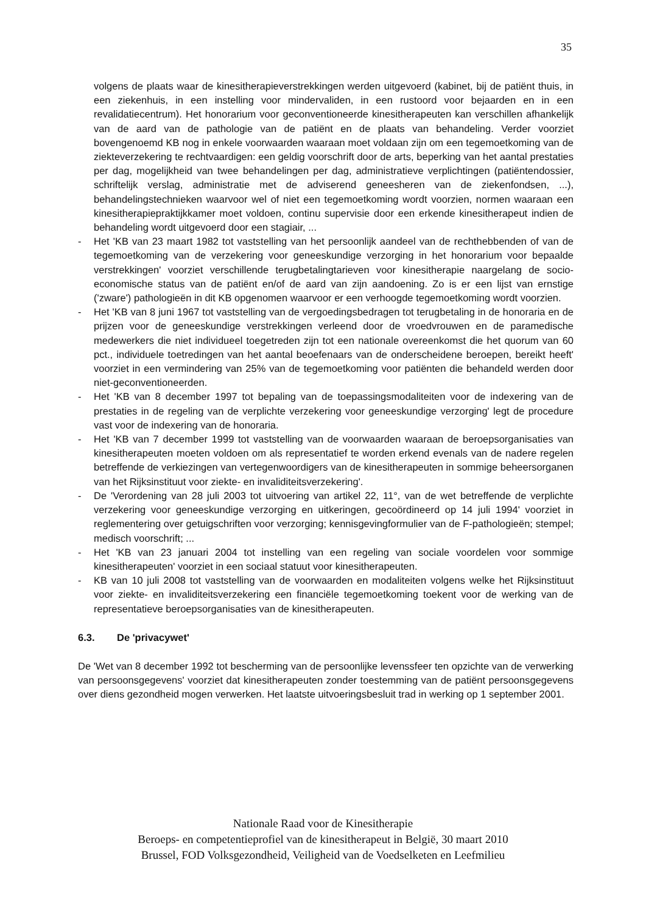35
volgens de plaats waar de kinesitherapieverstrekkingen werden uitgevoerd (kabinet, bij de patiënt thuis, in een ziekenhuis, in een instelling voor mindervaliden, in een rustoord voor bejaarden en in een revalidatiecentrum). Het honorarium voor geconventioneerde kinesitherapeuten kan verschillen afhankelijk van de aard van de pathologie van de patiënt en de plaats van behandeling. Verder voorziet bovengenoemd KB nog in enkele voorwaarden waaraan moet voldaan zijn om een tegemoetkoming van de ziekteverzekering te rechtvaardigen: een geldig voorschrift door de arts, beperking van het aantal prestaties per dag, mogelijkheid van twee behandelingen per dag, administratieve verplichtingen (patiëntendossier, schriftelijk verslag, administratie met de adviserend geneesheren van de ziekenfondsen, ...), behandelingstechnieken waarvoor wel of niet een tegemoetkoming wordt voorzien, normen waaraan een kinesitherapiepraktijkkamer moet voldoen, continu supervisie door een erkende kinesitherapeut indien de behandeling wordt uitgevoerd door een stagiair, ...
- Het 'KB van 23 maart 1982 tot vaststelling van het persoonlijk aandeel van de rechthebbenden of van de tegemoetkoming van de verzekering voor geneeskundige verzorging in het honorarium voor bepaalde verstrekkingen' voorziet verschillende terugbetalingtarieven voor kinesitherapie naargelang de socio-economische status van de patiënt en/of de aard van zijn aandoening. Zo is er een lijst van ernstige ('zware') pathologieën in dit KB opgenomen waarvoor er een verhoogde tegemoetkoming wordt voorzien.
- Het 'KB van 8 juni 1967 tot vaststelling van de vergoedingsbedragen tot terugbetaling in de honoraria en de prijzen voor de geneeskundige verstrekkingen verleend door de vroedvrouwen en de paramedische medewerkers die niet individueel toegetreden zijn tot een nationale overeenkomst die het quorum van 60 pct., individuele toetredingen van het aantal beoefenaars van de onderscheidene beroepen, bereikt heeft' voorziet in een vermindering van 25% van de tegemoetkoming voor patiënten die behandeld werden door niet-geconventioneerden.
- Het 'KB van 8 december 1997 tot bepaling van de toepassingsmodaliteiten voor de indexering van de prestaties in de regeling van de verplichte verzekering voor geneeskundige verzorging' legt de procedure vast voor de indexering van de honoraria.
- Het 'KB van 7 december 1999 tot vaststelling van de voorwaarden waaraan de beroepsorganisaties van kinesitherapeuten moeten voldoen om als representatief te worden erkend evenals van de nadere regelen betreffende de verkiezingen van vertegenwoordigers van de kinesitherapeuten in sommige beheersorganen van het Rijksinstituut voor ziekte- en invaliditeitsverzekering'.
- De 'Verordening van 28 juli 2003 tot uitvoering van artikel 22, 11°, van de wet betreffende de verplichte verzekering voor geneeskundige verzorging en uitkeringen, gecoördineerd op 14 juli 1994' voorziet in reglementering over getuigschriften voor verzorging; kennisgevingformulier van de F-pathologieën; stempel; medisch voorschrift; ...
- Het 'KB van 23 januari 2004 tot instelling van een regeling van sociale voordelen voor sommige kinesitherapeuten' voorziet in een sociaal statuut voor kinesitherapeuten.
- KB van 10 juli 2008 tot vaststelling van de voorwaarden en modaliteiten volgens welke het Rijksinstituut voor ziekte- en invaliditeitsverzekering een financiële tegemoetkoming toekent voor de werking van de representatieve beroepsorganisaties van de kinesitherapeuten.
6.3. De 'privacywet'
De 'Wet van 8 december 1992 tot bescherming van de persoonlijke levenssfeer ten opzichte van de verwerking van persoonsgegevens' voorziet dat kinesitherapeuten zonder toestemming van de patiënt persoonsgegevens over diens gezondheid mogen verwerken. Het laatste uitvoeringsbesluit trad in werking op 1 september 2001.
Nationale Raad voor de Kinesitherapie
Beroeps- en competentieprofiel van de kinesitherapeut in België, 30 maart 2010
Brussel, FOD Volksgezondheid, Veiligheid van de Voedselketen en Leefmilieu